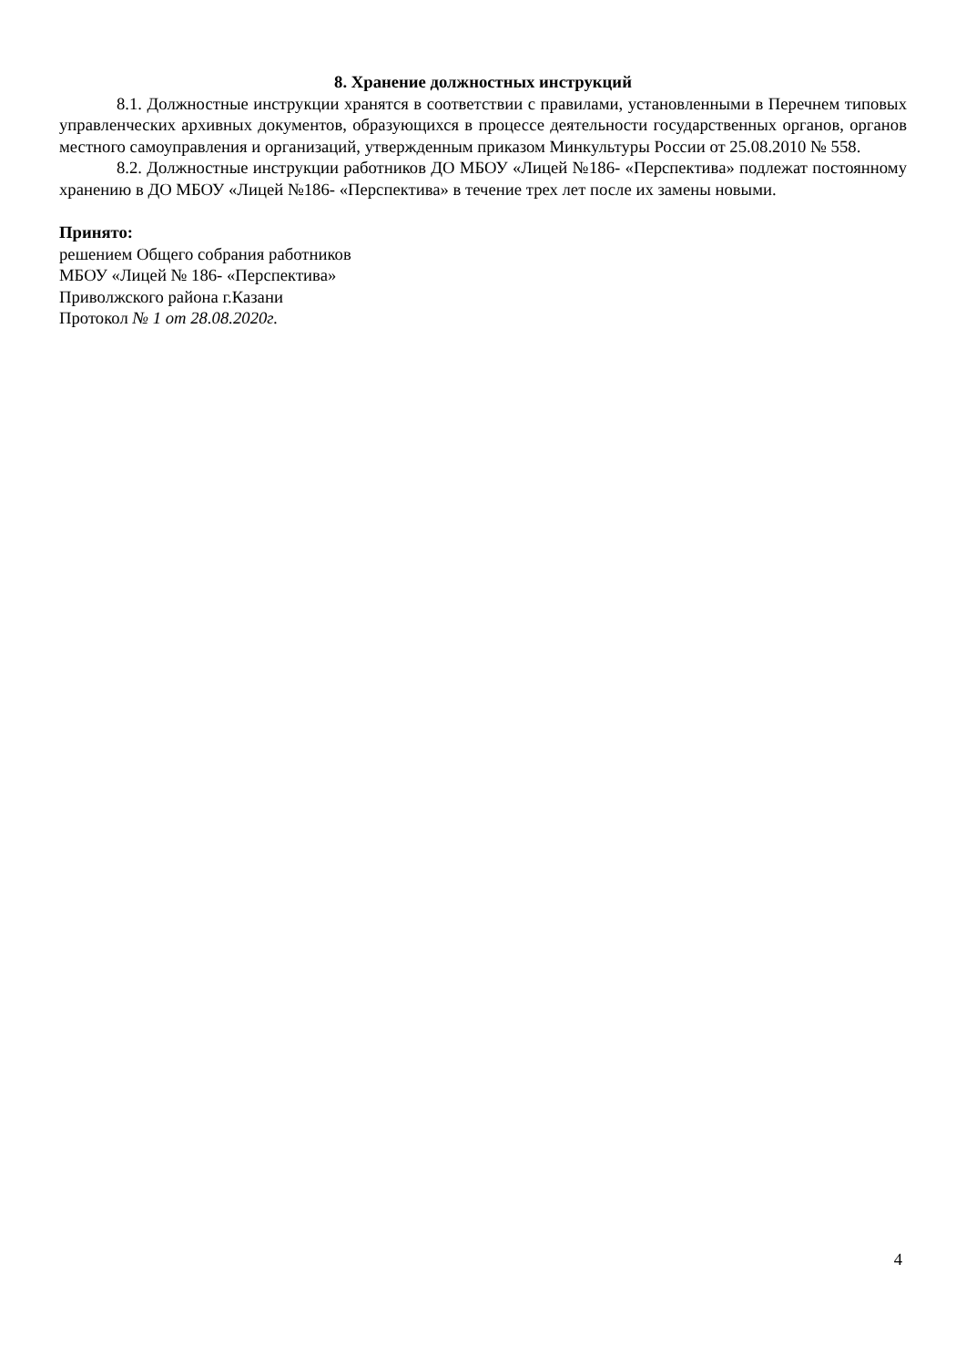8. Хранение должностных инструкций
8.1. Должностные инструкции хранятся в соответствии с правилами, установленными в Перечнем типовых управленческих архивных документов, образующихся в процессе деятельности государственных органов, органов местного самоуправления и организаций, утвержденным приказом Минкультуры России от 25.08.2010 № 558.
8.2. Должностные инструкции работников ДО МБОУ «Лицей №186- «Перспектива» подлежат постоянному хранению в ДО МБОУ «Лицей №186- «Перспектива» в течение трех лет после их замены новыми.
Принято:
решением Общего собрания работников
МБОУ «Лицей № 186- «Перспектива»
Приволжского района г.Казани
Протокол № 1 от 28.08.2020г.
4